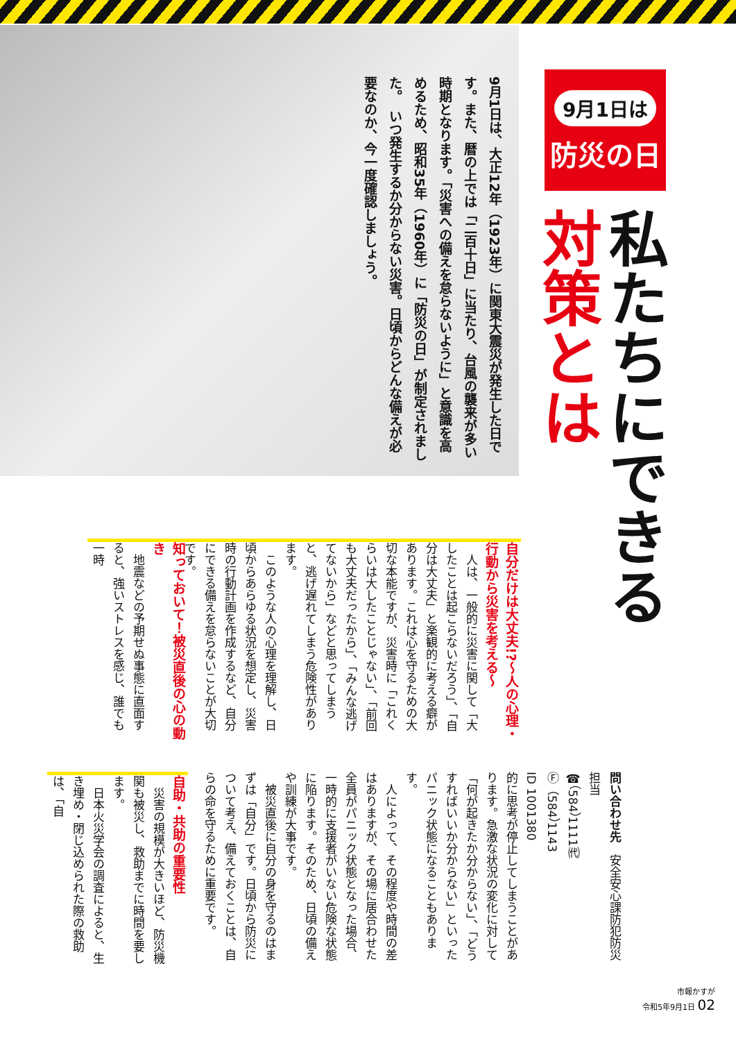9月1日は、大正12年（1923年）に関東大震災が発生した日です。また、暦の上では「二百十日」に当たり、台風の襲来が多い時期となります。「災害への備えを怠らないように」と意識を高めるため、昭和35年（1960年）に「防災の日」が制定されました。　いつ発生するか分からない災害。日頃からどんな備えが必要なのか、今一度確認しましょう。
9月1日は
防災の日
私たちにできる
対策とは
自分だけは大丈夫!?～人の心理・行動から災害を考える～
　人は、一般的に災害に関して「大したことは起こらないだろう」、「自分は大丈夫」と楽観的に考える癖があります。これは心を守るための大切な本能ですが、災害時に「これくらいは大したことじゃない」、「前回も大丈夫だったから」、「みんな逃げてないから」などと思ってしまうと、逃げ遅れてしまう危険性があります。
　このような人の心理を理解し、日頃からあらゆる状況を想定し、災害時の行動計画を作成するなど、自分にできる備えを怠らないことが大切です。
知っておいて！被災直後の心の動き
　地震などの予期せぬ事態に直面すると、強いストレスを感じ、誰でも一時
的に思考が停止してしまうことがあります。急激な状況の変化に対して「何が起きたか分からない」、「どうすればいいか分からない」といったパニック状態になることもあります。
　人によって、その程度や時間の差はありますが、その場に居合わせた全員がパニック状態となった場合、一時的に支援者がいない危険な状態に陥ります。そのため、日頃の備えや訓練が大事です。
　被災直後に自分の身を守るのはまずは「自分」です。日頃から防災について考え、備えておくことは、自らの命を守るために重要です。
自助・共助の重要性
　災害の規模が大きいほど、防災機関も被災し、救助までに時間を要します。
　日本火災学会の調査によると、生き埋め・閉じ込められた際の救助は、「自
問い合わせ先　安全安心課防犯防災担当
☎（584）1111㈹
Ⓕ（584）1143
ID 1001380
市報かすが
令和5年9月1日 02